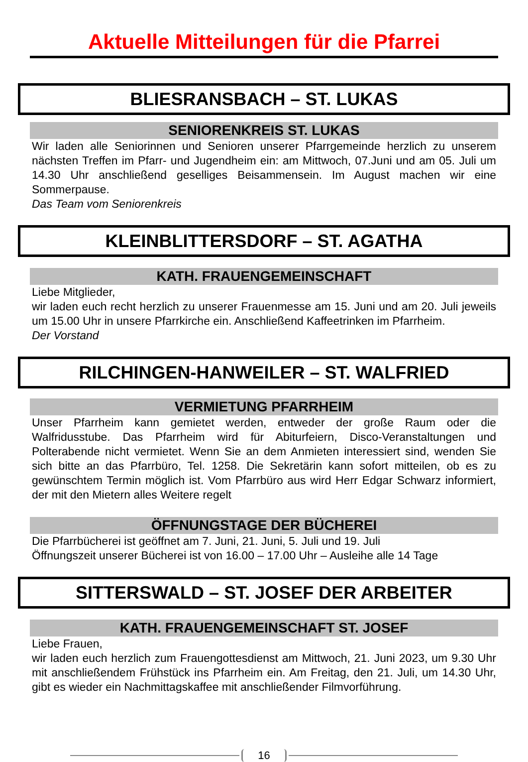Aktuelle Mitteilungen für die Pfarrei
BLIESRANSBACH – ST. LUKAS
SENIORENKREIS ST. LUKAS
Wir laden alle Seniorinnen und Senioren unserer Pfarrgemeinde herzlich zu unserem nächsten Treffen im Pfarr- und Jugendheim ein: am Mittwoch, 07.Juni und am 05. Juli um 14.30 Uhr anschließend geselliges Beisammensein. Im August machen wir eine Sommerpause.
Das Team vom Seniorenkreis
KLEINBLITTERSDORF – ST. AGATHA
KATH. FRAUENGEMEINSCHAFT
Liebe Mitglieder,
wir laden euch recht herzlich zu unserer Frauenmesse am 15. Juni und am 20. Juli jeweils um 15.00 Uhr in unsere Pfarrkirche ein. Anschließend Kaffeetrinken im Pfarrheim.
Der Vorstand
RILCHINGEN-HANWEILER – ST. WALFRIED
VERMIETUNG PFARRHEIM
Unser Pfarrheim kann gemietet werden, entweder der große Raum oder die Walfridusstube. Das Pfarrheim wird für Abiturfeiern, Disco-Veranstaltungen und Polterabende nicht vermietet. Wenn Sie an dem Anmieten interessiert sind, wenden Sie sich bitte an das Pfarrbüro, Tel. 1258. Die Sekretärin kann sofort mitteilen, ob es zu gewünschtem Termin möglich ist. Vom Pfarrbüro aus wird Herr Edgar Schwarz informiert, der mit den Mietern alles Weitere regelt
ÖFFNUNGSTAGE DER BÜCHEREI
Die Pfarrbücherei ist geöffnet am 7. Juni, 21. Juni, 5. Juli und 19. Juli
Öffnungszeit unserer Bücherei ist von 16.00 – 17.00 Uhr – Ausleihe alle 14 Tage
SITTERSWALD – ST. JOSEF DER ARBEITER
KATH. FRAUENGEMEINSCHAFT ST. JOSEF
Liebe Frauen,
wir laden euch herzlich zum Frauengottesdienst am Mittwoch, 21. Juni 2023, um 9.30 Uhr mit anschließendem Frühstück ins Pfarrheim ein. Am Freitag, den 21. Juli, um 14.30 Uhr, gibt es wieder ein Nachmittagskaffee mit anschließender Filmvorführung.
16